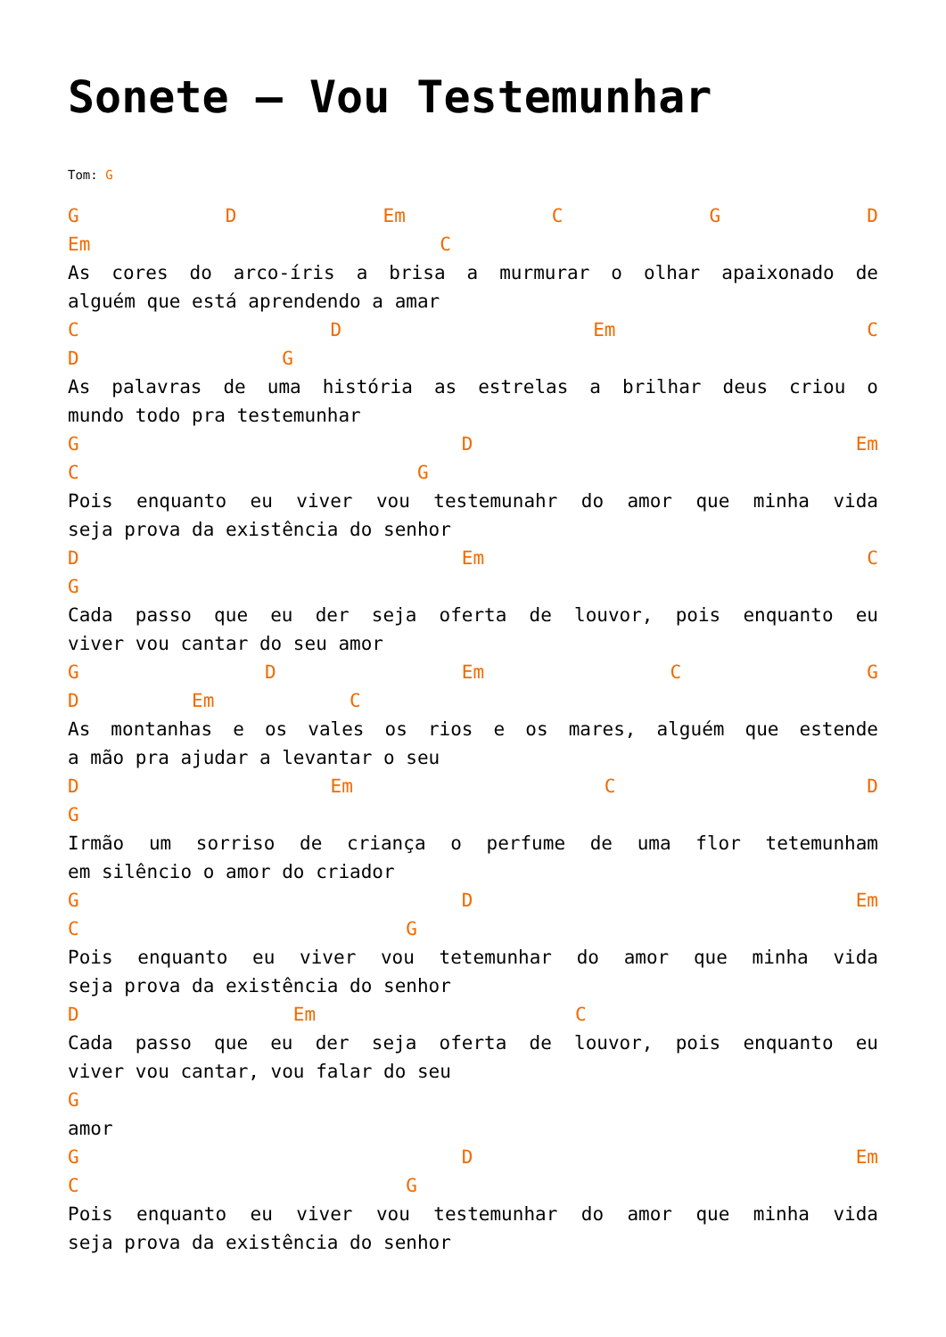Sonete – Vou Testemunhar
Tom: G
G D Em C G D
Em C
As cores do arco-íris a brisa a murmurar o olhar apaixonado de
alguém que está aprendendo a amar
C D Em C
D G
As palavras de uma história as estrelas a brilhar deus criou o
mundo todo pra testemunhar
G D Em
C G
Pois enquanto eu viver vou testemunahr do amor que minha vida
seja prova da existência do senhor
D Em C
G
Cada passo que eu der seja oferta de louvor, pois enquanto eu
viver vou cantar do seu amor
G D Em C G
D Em C
As montanhas e os vales os rios e os mares, alguém que estende
a mão pra ajudar a levantar o seu
D Em C D
G
Irmão um sorriso de criança o perfume de uma flor tetemunham
em silêncio o amor do criador
G D Em
C G
Pois enquanto eu viver vou tetemunhar do amor que minha vida
seja prova da existência do senhor
D Em C
Cada passo que eu der seja oferta de louvor, pois enquanto eu
viver vou cantar, vou falar do seu
G
amor
G D Em
C G
Pois enquanto eu viver vou testemunhar do amor que minha vida
seja prova da existência do senhor